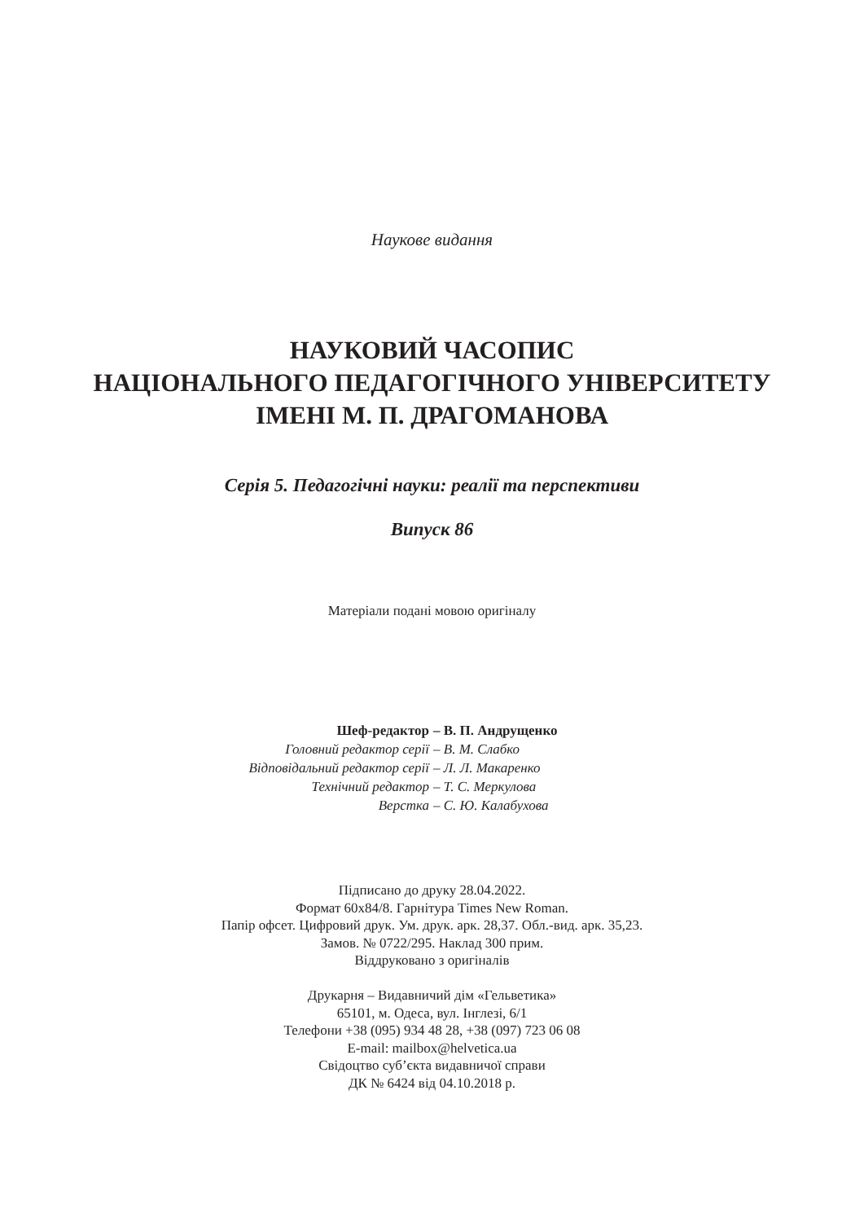Наукове видання
НАУКОВИЙ ЧАСОПИС
НАЦІОНАЛЬНОГО ПЕДАГОГІЧНОГО УНІВЕРСИТЕТУ
ІМЕНІ М. П. ДРАГОМАНОВА
Серія 5. Педагогічні науки: реалії та перспективи
Випуск 86
Матеріали подані мовою оригіналу
Шеф-редактор – В. П. Андрущенко
Головний редактор серії – В. М. Слабко
Відповідальний редактор серії – Л. Л. Макаренко
Технічний редактор – Т. С. Меркулова
Верстка – С. Ю. Калабухова
Підписано до друку 28.04.2022.
Формат 60x84/8. Гарнітура Times New Roman.
Папір офсет. Цифровий друк. Ум. друк. арк. 28,37. Обл.-вид. арк. 35,23.
Замов. № 0722/295. Наклад 300 прим.
Віддруковано з оригіналів
Друкарня – Видавничий дім «Гельветика»
65101, м. Одеса, вул. Інглезі, 6/1
Телефони +38 (095) 934 48 28, +38 (097) 723 06 08
E-mail: mailbox@helvetica.ua
Свідоцтво суб’єкта видавничої справи
ДК № 6424 від 04.10.2018 р.